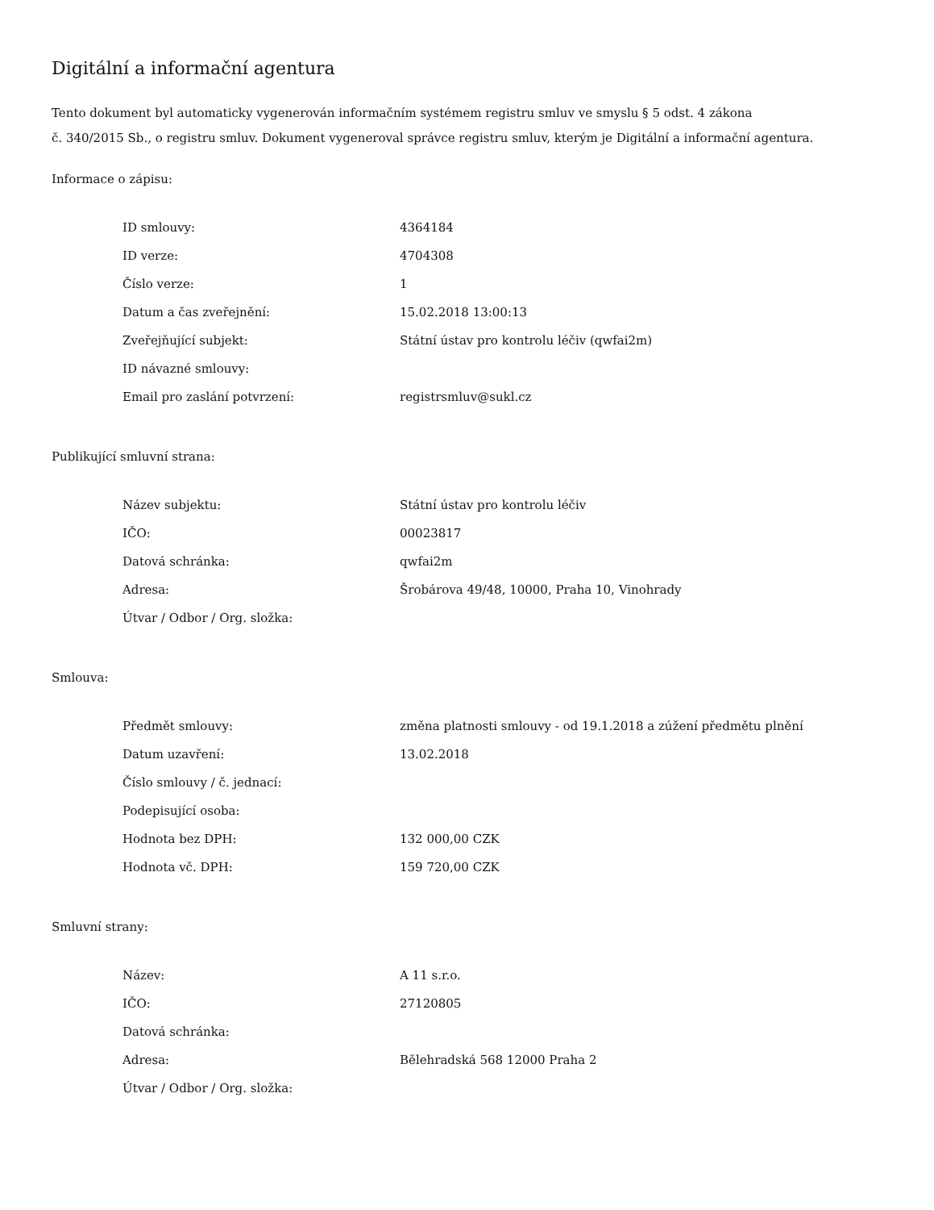Digitální a informační agentura
Tento dokument byl automaticky vygenerován informačním systémem registru smluv ve smyslu § 5 odst. 4 zákona
č. 340/2015 Sb., o registru smluv. Dokument vygeneroval správce registru smluv, kterým je Digitální a informační agentura.
Informace o zápisu:
| ID smlouvy: | 4364184 |
| ID verze: | 4704308 |
| Číslo verze: | 1 |
| Datum a čas zveřejnění: | 15.02.2018 13:00:13 |
| Zveřejňující subjekt: | Státní ústav pro kontrolu léčiv (qwfai2m) |
| ID návazné smlouvy: | |
| Email pro zaslání potvrzení: | registrsmluv@sukl.cz |
Publikující smluvní strana:
| Název subjektu: | Státní ústav pro kontrolu léčiv |
| IČO: | 00023817 |
| Datová schránka: | qwfai2m |
| Adresa: | Šrobárova 49/48, 10000, Praha 10, Vinohrady |
| Útvar / Odbor / Org. složka: | |
Smlouva:
| Předmět smlouvy: | změna platnosti smlouvy - od 19.1.2018 a zúžení předmětu plnění |
| Datum uzavření: | 13.02.2018 |
| Číslo smlouvy / č. jednací: | |
| Podepisující osoba: | |
| Hodnota bez DPH: | 132 000,00 CZK |
| Hodnota vč. DPH: | 159 720,00 CZK |
Smluvní strany:
| Název: | A 11 s.r.o. |
| IČO: | 27120805 |
| Datová schránka: | |
| Adresa: | Bělehradská 568 12000 Praha 2 |
| Útvar / Odbor / Org. složka: | |